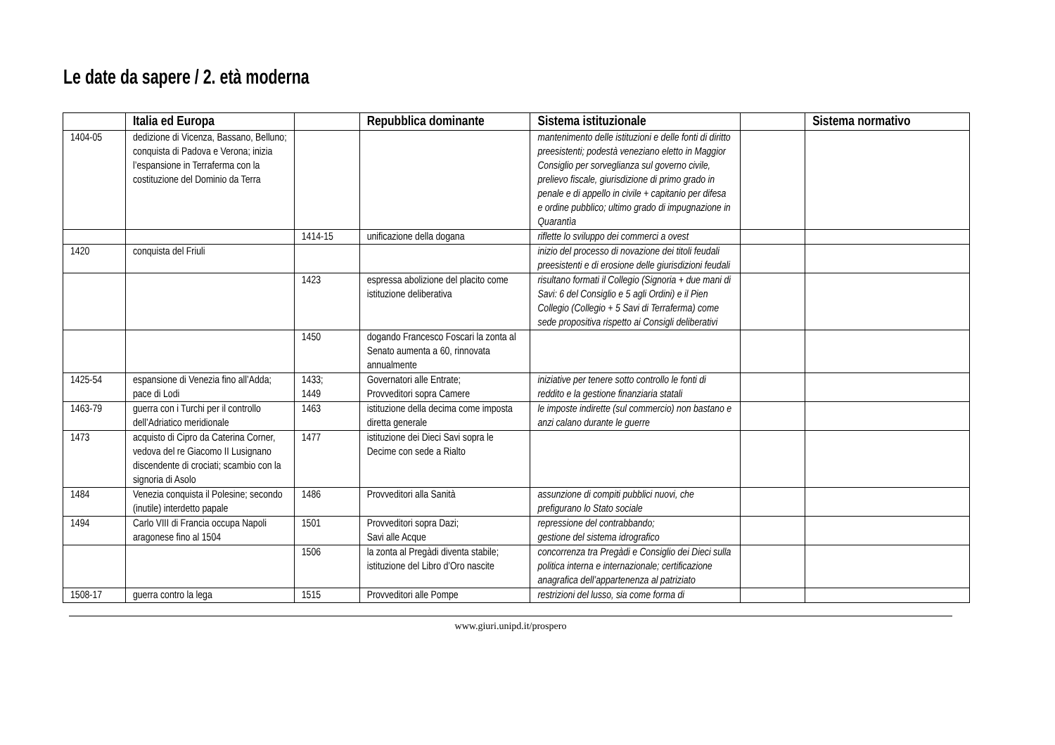Le date da sapere / 2. età moderna
| | Italia ed Europa | | Repubblica dominante | Sistema istituzionale | | Sistema normativo |
| --- | --- | --- | --- | --- | --- | --- |
| 1404-05 | dedizione di Vicenza, Bassano, Belluno; conquista di Padova e Verona; inizia l’espansione in Terraferma con la costituzione del Dominio da Terra | | | mantenimento delle istituzioni e delle fonti di diritto preesistenti; podestà veneziano eletto in Maggior Consiglio per sorveglianza sul governo civile, prelievo fiscale, giurisdizione di primo grado in penale e di appello in civile + capitanio per difesa e ordine pubblico; ultimo grado di impugnazione in Quarantìa | | |
| | | 1414-15 | unificazione della dogana | riflette lo sviluppo dei commerci a ovest | | |
| 1420 | conquista del Friuli | | | inizio del processo di novazione dei titoli feudali preesistenti e di erosione delle giurisdizioni feudali | | |
| | | 1423 | espressa abolizione del placito come istituzione deliberativa | risultano formati il Collegio (Signoria + due mani di Savi: 6 del Consiglio e 5 agli Ordini) e il Pien Collegio (Collegio + 5 Savi di Terraferma) come sede propositiva rispetto ai Consigli deliberativi | | |
| | | 1450 | dogando Francesco Foscari la zonta al Senato aumenta a 60, rinnovata annualmente | | | |
| 1425-54 | espansione di Venezia fino all’Adda; pace di Lodi | 1433; 1449 | Governatori alle Entrate; Provveditori sopra Camere | iniziative per tenere sotto controllo le fonti di reddito e la gestione finanziaria statali | | |
| 1463-79 | guerra con i Turchi per il controllo dell’Adriatico meridionale | 1463 | istituzione della decima come imposta diretta generale | le imposte indirette (sul commercio) non bastano e anzi calano durante le guerre | | |
| 1473 | acquisto di Cipro da Caterina Corner, vedova del re Giacomo II Lusignano discendente di crociati; scambio con la signoria di Asolo | 1477 | istituzione dei Dieci Savi sopra le Decime con sede a Rialto | | | |
| 1484 | Venezia conquista il Polesine; secondo (inutile) interdetto papale | 1486 | Provveditori alla Sanità | assunzione di compiti pubblici nuovi, che prefigurano lo Stato sociale | | |
| 1494 | Carlo VIII di Francia occupa Napoli aragonese fino al 1504 | 1501 | Provveditori sopra Dazi; Savi alle Acque | repressione del contrabbando; gestione del sistema idrografico | | |
| | | 1506 | la zonta al Pregàdi diventa stabile; istituzione del Libro d’Oro nascite | concorrenza tra Pregàdi e Consiglio dei Dieci sulla politica interna e internazionale; certificazione anagrafica dell’appartenenza al patriziato | | |
| 1508-17 | guerra contro la lega | 1515 | Provveditori alle Pompe | restrizioni del lusso, sia come forma di | | |
www.giuri.unipd.it/prospero